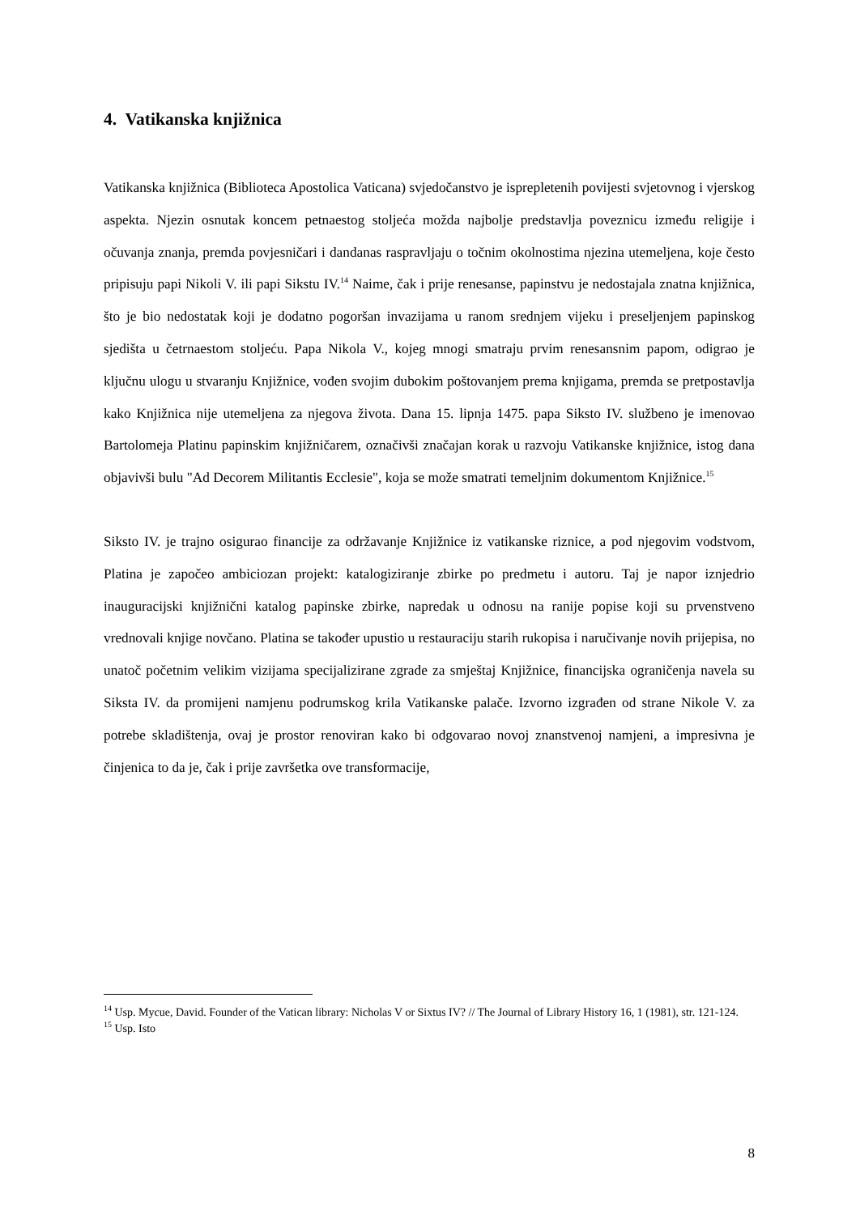4. Vatikanska knjižnica
Vatikanska knjižnica (Biblioteca Apostolica Vaticana) svjedočanstvo je isprepletenih povijesti svjetovnog i vjerskog aspekta. Njezin osnutak koncem petnaestog stoljeća možda najbolje predstavlja poveznicu između religije i očuvanja znanja, premda povjesničari i dandanas raspravljaju o točnim okolnostima njezina utemeljena, koje često pripisuju papi Nikoli V. ili papi Sikstu IV.<sup>14</sup> Naime, čak i prije renesanse, papinstvu je nedostajala znatna knjižnica, što je bio nedostatak koji je dodatno pogoršan invazijama u ranom srednjem vijeku i preseljenjem papinskog sjedišta u četrnaestom stoljeću. Papa Nikola V., kojeg mnogi smatraju prvim renesansnim papom, odigrao je ključnu ulogu u stvaranju Knjižnice, vođen svojim dubokim poštovanjem prema knjigama, premda se pretpostavlja kako Knjižnica nije utemeljena za njegova života. Dana 15. lipnja 1475. papa Siksto IV. službeno je imenovao Bartolomeja Platinu papinskim knjižničarem, označivši značajan korak u razvoju Vatikanske knjižnice, istog dana objavivši bulu "Ad Decorem Militantis Ecclesie", koja se može smatrati temeljnim dokumentom Knjižnice.<sup>15</sup>
Siksto IV. je trajno osigurao financije za održavanje Knjižnice iz vatikanske riznice, a pod njegovim vodstvom, Platina je započeo ambiciozan projekt: katalogiziranje zbirke po predmetu i autoru. Taj je napor iznjedrio inauguracijski knjižnični katalog papinske zbirke, napredak u odnosu na ranije popise koji su prvenstveno vrednovali knjige novčano. Platina se također upustio u restauraciju starih rukopisa i naručivanje novih prijepisa, no unatoč početnim velikim vizijama specijalizirane zgrade za smještaj Knjižnice, financijska ograničenja navela su Siksta IV. da promijeni namjenu podrumskog krila Vatikanske palače. Izvorno izgrađen od strane Nikole V. za potrebe skladištenja, ovaj je prostor renoviran kako bi odgovarao novoj znanstvenoj namjeni, a impresivna je činjenica to da je, čak i prije završetka ove transformacije,
<sup>14</sup> Usp. Mycue, David. Founder of the Vatican library: Nicholas V or Sixtus IV? // The Journal of Library History 16, 1 (1981), str. 121-124.
<sup>15</sup> Usp. Isto
8